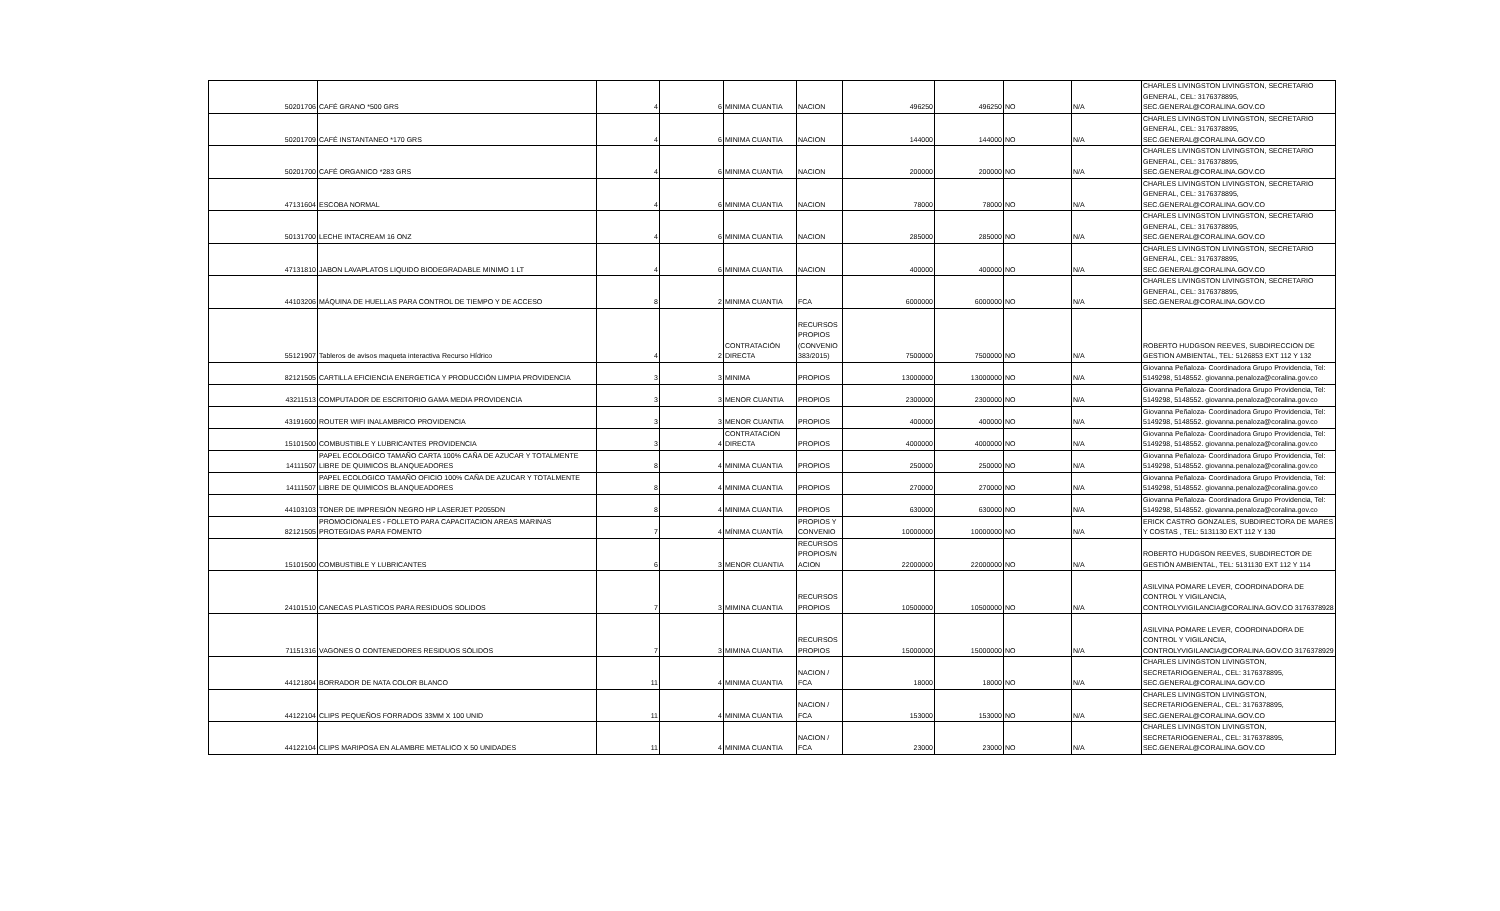| 50201706 | CAFÉ GRANO *500 GRS | 4 | 6 | MINIMA CUANTIA | NACION | 496250 | 496250 | NO | N/A | CHARLES LIVINGSTON LIVINGSTON, SECRETARIO GENERAL, CEL: 3176378895, SEC.GENERAL@CORALINA.GOV.CO |
| 50201709 | CAFÉ INSTANTANEO *170 GRS | 4 | 6 | MINIMA CUANTIA | NACION | 144000 | 144000 | NO | N/A | CHARLES LIVINGSTON LIVINGSTON, SECRETARIO GENERAL, CEL: 3176378895, SEC.GENERAL@CORALINA.GOV.CO |
| 50201700 | CAFÉ ORGANICO *283 GRS | 4 | 6 | MINIMA CUANTIA | NACION | 200000 | 200000 | NO | N/A | CHARLES LIVINGSTON LIVINGSTON, SECRETARIO GENERAL, CEL: 3176378895, SEC.GENERAL@CORALINA.GOV.CO |
| 47131604 | ESCOBA NORMAL | 4 | 6 | MINIMA CUANTIA | NACION | 78000 | 78000 | NO | N/A | CHARLES LIVINGSTON LIVINGSTON, SECRETARIO GENERAL, CEL: 3176378895, SEC.GENERAL@CORALINA.GOV.CO |
| 50131700 | LECHE INTACREAM 16 ONZ | 4 | 6 | MINIMA CUANTIA | NACION | 285000 | 285000 | NO | N/A | CHARLES LIVINGSTON LIVINGSTON, SECRETARIO GENERAL, CEL: 3176378895, SEC.GENERAL@CORALINA.GOV.CO |
| 47131810 | JABON LAVAPLATOS LIQUIDO BIODEGRADABLE MINIMO 1 LT | 4 | 6 | MINIMA CUANTIA | NACION | 400000 | 400000 | NO | N/A | CHARLES LIVINGSTON LIVINGSTON, SECRETARIO GENERAL, CEL: 3176378895, SEC.GENERAL@CORALINA.GOV.CO |
| 44103206 | MÁQUINA DE HUELLAS PARA CONTROL DE TIEMPO Y DE ACCESO | 8 | 2 | MINIMA CUANTIA | FCA | 6000000 | 6000000 | NO | N/A | CHARLES LIVINGSTON LIVINGSTON, SECRETARIO GENERAL, CEL: 3176378895, SEC.GENERAL@CORALINA.GOV.CO |
| 55121907 | Tableros de avisos maqueta interactiva Recurso Hídrico | 4 | 2 | CONTRATACIÓN DIRECTA | RECURSOS PROPIOS (CONVENIO 383/2015) | 7500000 | 7500000 | NO | N/A | ROBERTO HUDGSON REEVES, SUBDIRECCION DE GESTION AMBIENTAL, TEL: 5126853 EXT 112 Y 132 |
| 82121505 | CARTILLA EFICIENCIA ENERGETICA Y PRODUCCIÓN LIMPIA PROVIDENCIA | 3 | 3 | MINIMA | PROPIOS | 13000000 | 13000000 | NO | N/A | Giovanna Peñaloza- Coordinadora Grupo Providencia, Tel: 5149298, 5148552. giovanna.penaloza@coralina.gov.co |
| 43211513 | COMPUTADOR DE ESCRITORIO GAMA MEDIA PROVIDENCIA | 3 | 3 | MENOR CUANTIA | PROPIOS | 2300000 | 2300000 | NO | N/A | Giovanna Peñaloza- Coordinadora Grupo Providencia, Tel: 5149298, 5148552. giovanna.penaloza@coralina.gov.co |
| 43191600 | ROUTER WIFI INALAMBRICO PROVIDENCIA | 3 | 3 | MENOR CUANTIA | PROPIOS | 400000 | 400000 | NO | N/A | Giovanna Peñaloza- Coordinadora Grupo Providencia, Tel: 5149298, 5148552. giovanna.penaloza@coralina.gov.co |
| 15101500 | COMBUSTIBLE Y LUBRICANTES PROVIDENCIA | 3 | 4 | CONTRATACION DIRECTA | PROPIOS | 4000000 | 4000000 | NO | N/A | Giovanna Peñaloza- Coordinadora Grupo Providencia, Tel: 5149298, 5148552. giovanna.penaloza@coralina.gov.co |
| 14111507 | PAPEL ECOLOGICO TAMAÑO CARTA 100% CAÑA DE AZUCAR Y TOTALMENTE LIBRE DE QUIMICOS BLANQUEADORES | 8 | 4 | MINIMA CUANTIA | PROPIOS | 250000 | 250000 | NO | N/A | Giovanna Peñaloza- Coordinadora Grupo Providencia, Tel: 5149298, 5148552. giovanna.penaloza@coralina.gov.co |
| 14111507 | PAPEL ECOLOGICO TAMAÑO OFICIO 100% CAÑA DE AZUCAR Y TOTALMENTE LIBRE DE QUIMICOS BLANQUEADORES | 8 | 4 | MINIMA CUANTIA | PROPIOS | 270000 | 270000 | NO | N/A | Giovanna Peñaloza- Coordinadora Grupo Providencia, Tel: 5149298, 5148552. giovanna.penaloza@coralina.gov.co |
| 44103103 | TONER DE IMPRESIÓN NEGRO HP LASERJET P2055DN | 8 | 4 | MINIMA CUANTIA | PROPIOS | 630000 | 630000 | NO | N/A | Giovanna Peñaloza- Coordinadora Grupo Providencia, Tel: 5149298, 5148552. giovanna.penaloza@coralina.gov.co |
| 82121505 | PROMOCIONALES - FOLLETO PARA CAPACITACION AREAS MARINAS PROTEGIDAS PARA FOMENTO | 7 | 4 | MÍNIMA CUANTÍA | PROPIOS Y CONVENIO | 10000000 | 10000000 | NO | N/A | ERICK CASTRO GONZALES, SUBDIRECTORA DE MARES Y COSTAS , TEL: 5131130 EXT 112 Y 130 |
| 15101500 | COMBUSTIBLE Y LUBRICANTES | 6 | 3 | MENOR CUANTIA | RECURSOS PROPIOS/N ACION | 22000000 | 22000000 | NO | N/A | ROBERTO HUDGSON REEVES, SUBDIRECTOR DE GESTIÓN AMBIENTAL, TEL: 5131130 EXT 112 Y 114 |
| 24101510 | CANECAS PLASTICOS PARA RESIDUOS SOLIDOS | 7 | 3 | MIMINA CUANTIA | RECURSOS PROPIOS | 10500000 | 10500000 | NO | N/A | ASILVINA POMARE LEVER, COORDINADORA DE CONTROL Y VIGILANCIA, CONTROLYVIGILANCIA@CORALINA.GOV.CO 3176378928 |
| 71151316 | VAGONES O CONTENEDORES RESIDUOS SÓLIDOS | 7 | 3 | MIMINA CUANTIA | RECURSOS PROPIOS | 15000000 | 15000000 | NO | N/A | ASILVINA POMARE LEVER, COORDINADORA DE CONTROL Y VIGILANCIA, CONTROLYVIGILANCIA@CORALINA.GOV.CO 3176378929 |
| 44121804 | BORRADOR DE NATA COLOR BLANCO | 11 | 4 | MINIMA CUANTIA | NACION / FCA | 18000 | 18000 | NO | N/A | CHARLES LIVINGSTON LIVINGSTON, SECRETARIOGENERAL, CEL: 3176378895, SEC.GENERAL@CORALINA.GOV.CO |
| 44122104 | CLIPS PEQUEÑOS FORRADOS 33MM X 100 UNID | 11 | 4 | MINIMA CUANTIA | NACION / FCA | 153000 | 153000 | NO | N/A | CHARLES LIVINGSTON LIVINGSTON, SECRETARIOGENERAL, CEL: 3176378895, SEC.GENERAL@CORALINA.GOV.CO |
| 44122104 | CLIPS MARIPOSA EN ALAMBRE METALICO X 50 UNIDADES | 11 | 4 | MINIMA CUANTIA | NACION / FCA | 23000 | 23000 | NO | N/A | CHARLES LIVINGSTON LIVINGSTON, SECRETARIOGENERAL, CEL: 3176378895, SEC.GENERAL@CORALINA.GOV.CO |